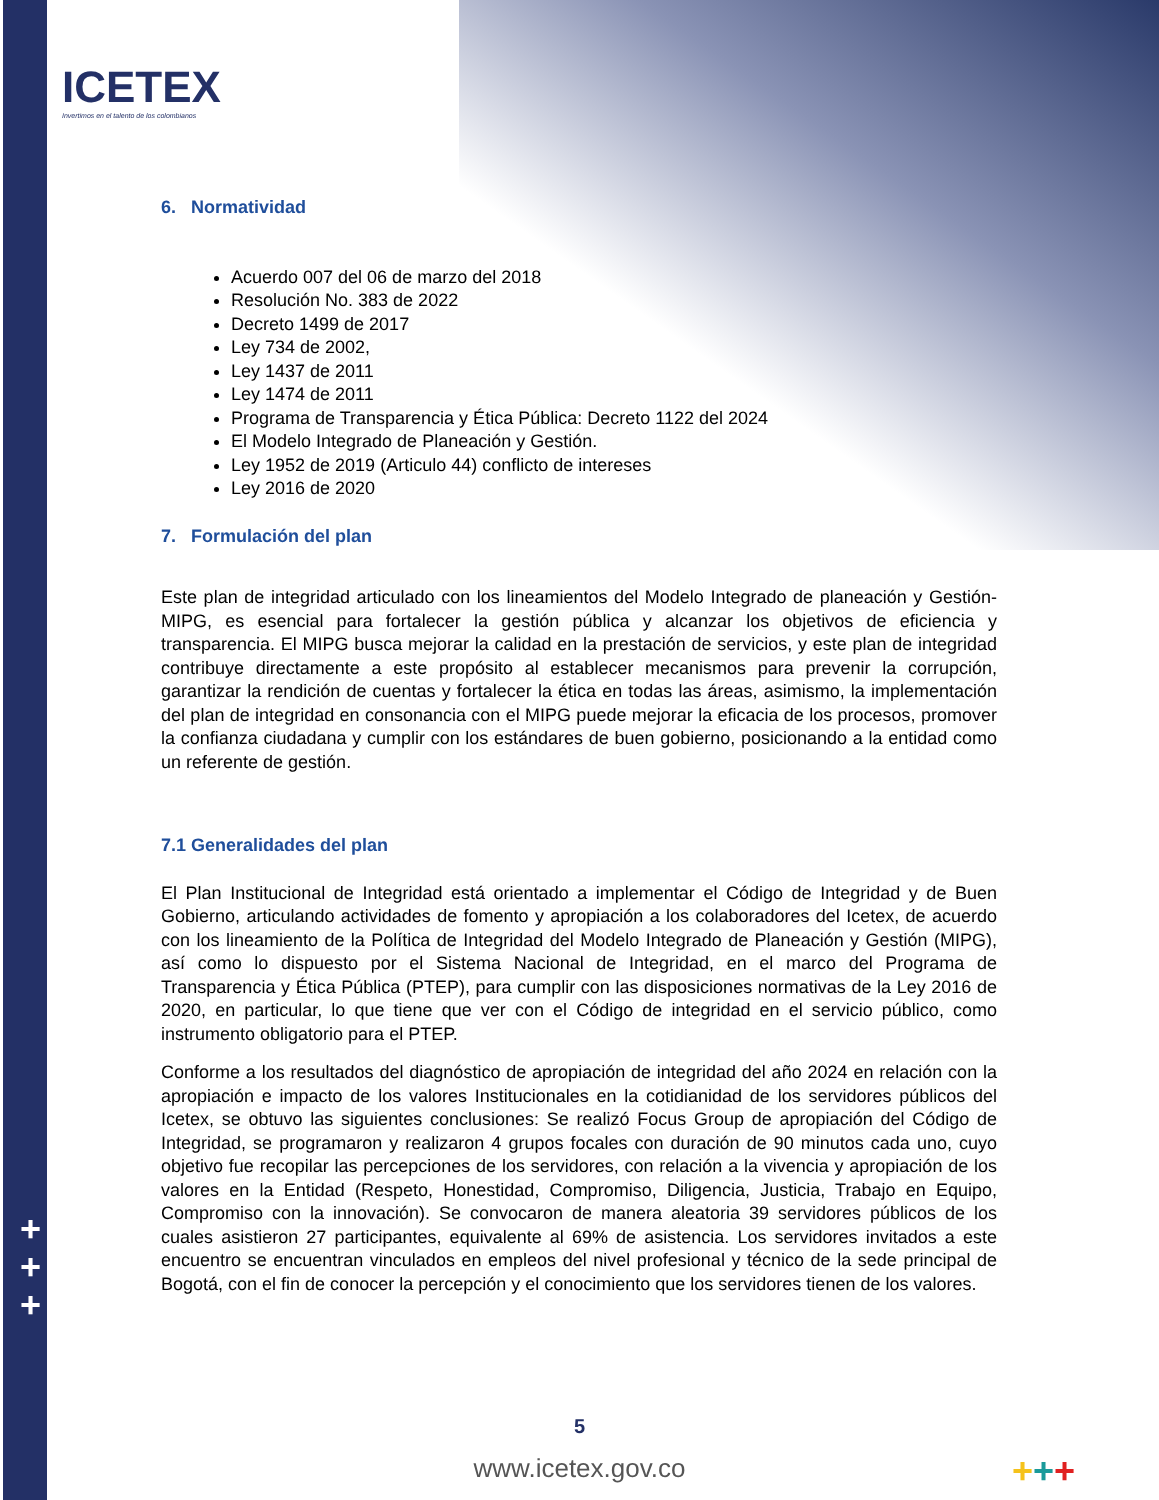ICETEX
Invertimos en el talento de los colombianos
6. Normatividad
Acuerdo 007 del 06 de marzo del 2018
Resolución No. 383 de 2022
Decreto 1499 de 2017
Ley 734 de 2002,
Ley 1437 de 2011
Ley 1474 de 2011
Programa de Transparencia y Ética Pública: Decreto 1122 del 2024
El Modelo Integrado de Planeación y Gestión.
Ley 1952 de 2019 (Articulo 44) conflicto de intereses
Ley 2016 de 2020
7. Formulación del plan
Este plan de integridad articulado con los lineamientos del Modelo Integrado de planeación y Gestión- MIPG, es esencial para fortalecer la gestión pública y alcanzar los objetivos de eficiencia y transparencia. El MIPG busca mejorar la calidad en la prestación de servicios, y este plan de integridad contribuye directamente a este propósito al establecer mecanismos para prevenir la corrupción, garantizar la rendición de cuentas y fortalecer la ética en todas las áreas, asimismo, la implementación del plan de integridad en consonancia con el MIPG puede mejorar la eficacia de los procesos, promover la confianza ciudadana y cumplir con los estándares de buen gobierno, posicionando a la entidad como un referente de gestión.
7.1 Generalidades del plan
El Plan Institucional de Integridad está orientado a implementar el Código de Integridad y de Buen Gobierno, articulando actividades de fomento y apropiación a los colaboradores del Icetex, de acuerdo con los lineamiento de la Política de Integridad del Modelo Integrado de Planeación y Gestión (MIPG), así como lo dispuesto por el Sistema Nacional de Integridad, en el marco del Programa de Transparencia y Ética Pública (PTEP), para cumplir con las disposiciones normativas de la Ley 2016 de 2020, en particular, lo que tiene que ver con el Código de integridad en el servicio público, como instrumento obligatorio para el PTEP.
Conforme a los resultados del diagnóstico de apropiación de integridad del año 2024 en relación con la apropiación e impacto de los valores Institucionales en la cotidianidad de los servidores públicos del Icetex, se obtuvo las siguientes conclusiones: Se realizó Focus Group de apropiación del Código de Integridad, se programaron y realizaron 4 grupos focales con duración de 90 minutos cada uno, cuyo objetivo fue recopilar las percepciones de los servidores, con relación a la vivencia y apropiación de los valores en la Entidad (Respeto, Honestidad, Compromiso, Diligencia, Justicia, Trabajo en Equipo, Compromiso con la innovación). Se convocaron de manera aleatoria 39 servidores públicos de los cuales asistieron 27 participantes, equivalente al 69% de asistencia. Los servidores invitados a este encuentro se encuentran vinculados en empleos del nivel profesional y técnico de la sede principal de Bogotá, con el fin de conocer la percepción y el conocimiento que los servidores tienen de los valores.
+
+
+
5
www.icetex.gov.co +++